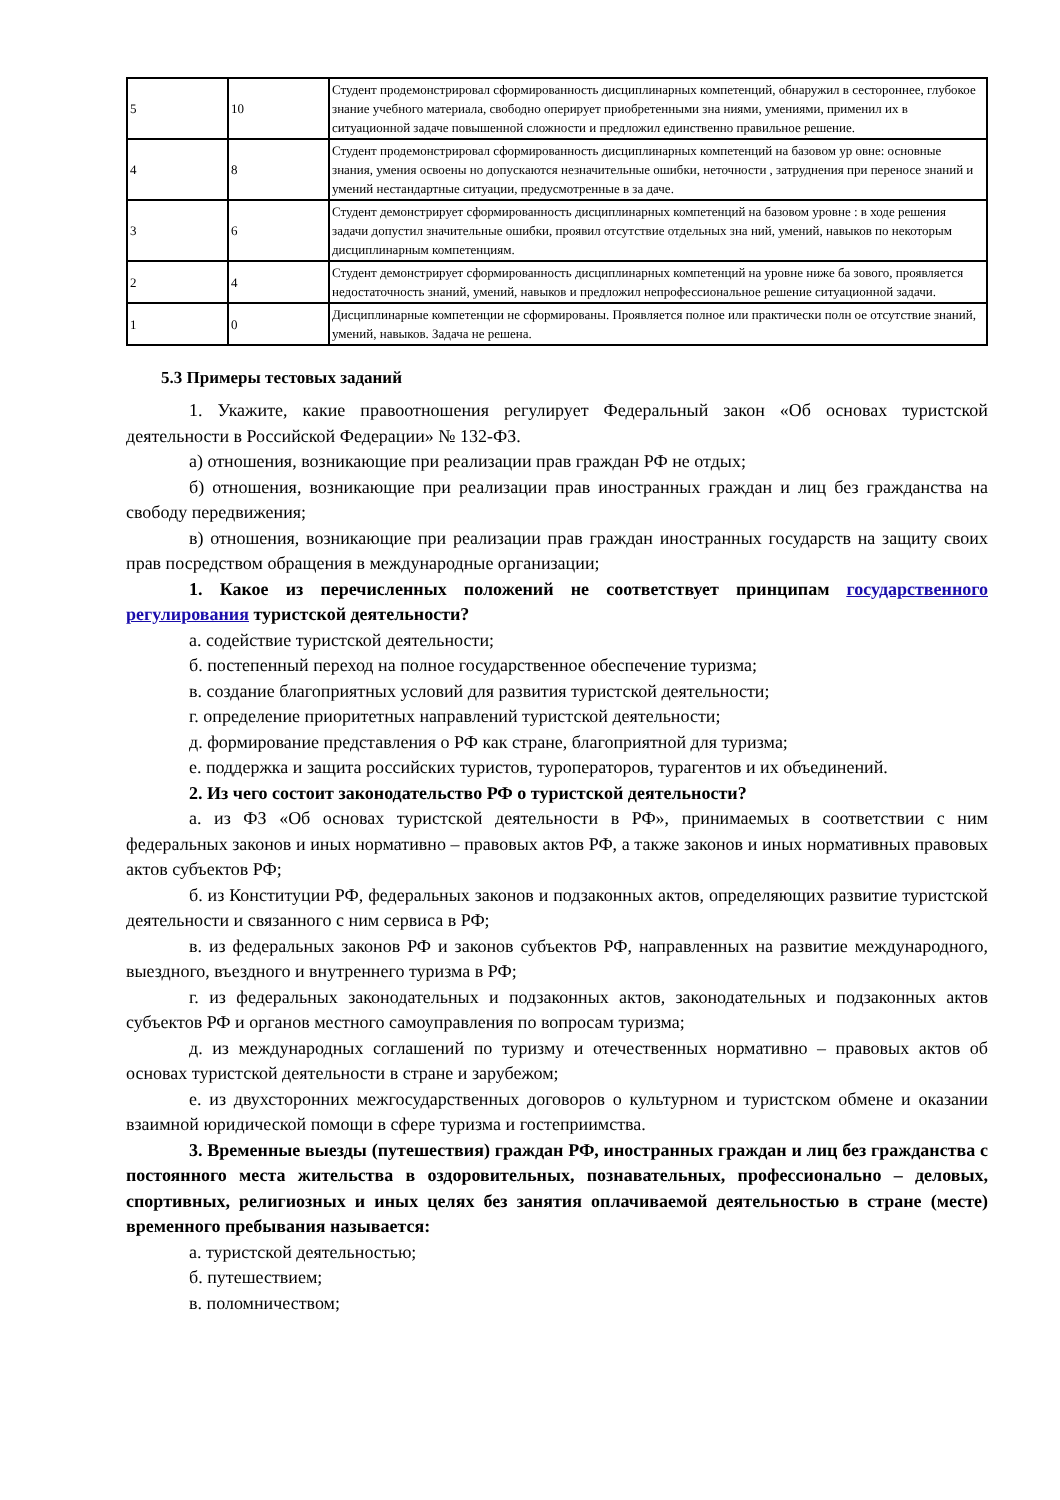| 5 | 10 | Студент продемонстрировал сформированность дисциплинарных компетенций, обнаружил в сестороннее, глубокое знание учебного материала, свободно оперирует приобретенными зна ниями, умениями, применил их в ситуационной задаче повышенной сложности и предложил единственно правильное решение. |
| 4 | 8 | Студент продемонстрировал сформированность дисциплинарных компетенций на базовом ур овне: основные знания, умения освоены но допускаются незначительные ошибки, неточности , затруднения при переносе знаний и умений нестандартные ситуации, предусмотренные в за даче. |
| 3 | 6 | Студент демонстрирует сформированность дисциплинарных компетенций на базовом уровне : в ходе решения задачи допустил значительные ошибки, проявил отсутствие отдельных зна ний, умений, навыков по некоторым дисциплинарным компетенциям. |
| 2 | 4 | Студент демонстрирует сформированность дисциплинарных компетенций на уровне ниже ба зового, проявляется недостаточность знаний, умений, навыков и предложил непрофессиональное решение ситуационной задачи. |
| 1 | 0 | Дисциплинарные компетенции не сформированы. Проявляется полное или практически полн ое отсутствие знаний, умений, навыков. Задача не решена. |
5.3 Примеры тестовых заданий
1. Укажите, какие правоотношения регулирует Федеральный закон «Об основах туристской деятельности в Российской Федерации» № 132-ФЗ.
а) отношения, возникающие при реализации прав граждан РФ не отдых;
б) отношения, возникающие при реализации прав иностранных граждан и лиц без гражданства на свободу передвижения;
в) отношения, возникающие при реализации прав граждан иностранных государств на защиту своих прав посредством обращения в международные организации;
1. Какое из перечисленных положений не соответствует принципам государственного регулирования туристской деятельности?
а. содействие туристской деятельности;
б. постепенный переход на полное государственное обеспечение туризма;
в. создание благоприятных условий для развития туристской деятельности;
г. определение приоритетных направлений туристской деятельности;
д. формирование представления о РФ как стране, благоприятной для туризма;
е. поддержка и защита российских туристов, туроператоров, турагентов и их объединений.
2. Из чего состоит законодательство РФ о туристской деятельности?
а. из ФЗ «Об основах туристской деятельности в РФ», принимаемых в соответствии с ним федеральных законов и иных нормативно – правовых актов РФ, а также законов и иных нормативных правовых актов субъектов РФ;
б. из Конституции РФ, федеральных законов и подзаконных актов, определяющих развитие туристской деятельности и связанного с ним сервиса в РФ;
в. из федеральных законов РФ и законов субъектов РФ, направленных на развитие международного, выездного, въездного и внутреннего туризма в РФ;
г. из федеральных законодательных и подзаконных актов, законодательных и подзаконных актов субъектов РФ и органов местного самоуправления по вопросам туризма;
д. из международных соглашений по туризму и отечественных нормативно – правовых актов об основах туристской деятельности в стране и зарубежом;
е. из двухсторонних межгосударственных договоров о культурном и туристском обмене и оказании взаимной юридической помощи в сфере туризма и гостеприимства.
3. Временные выезды (путешествия) граждан РФ, иностранных граждан и лиц без гражданства с постоянного места жительства в оздоровительных, познавательных, профессионально – деловых, спортивных, религиозных и иных целях без занятия оплачиваемой деятельностью в стране (месте) временного пребывания называется:
а. туристской деятельностью;
б. путешествием;
в. поломничеством;